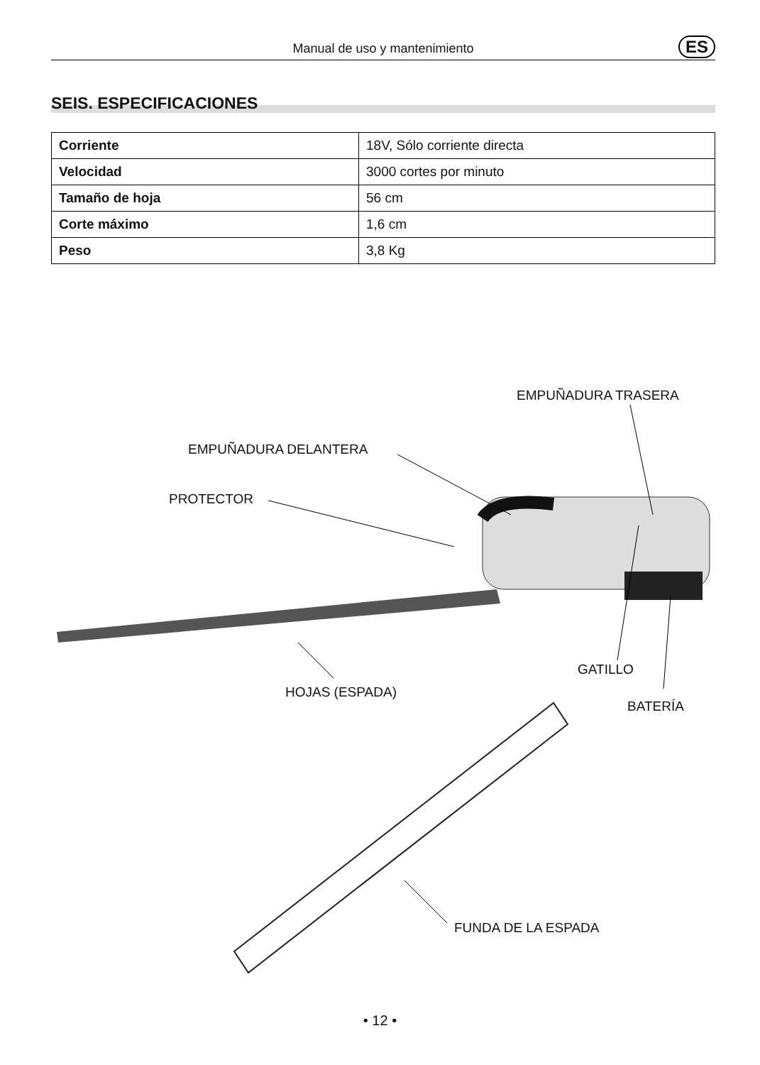Manual de uso y mantenimiento ES
SEIS. ESPECIFICACIONES
| Corriente | 18V, Sólo corriente directa |
| Velocidad | 3000 cortes por minuto |
| Tamaño de hoja | 56 cm |
| Corte máximo | 1,6 cm |
| Peso | 3,8 Kg |
EMPUÑADURA TRASERA
EMPUÑADURA DELANTERA
PROTECTOR
GATILLO
HOJAS (ESPADA)
BATERÍA
FUNDA DE LA ESPADA
• 12 •